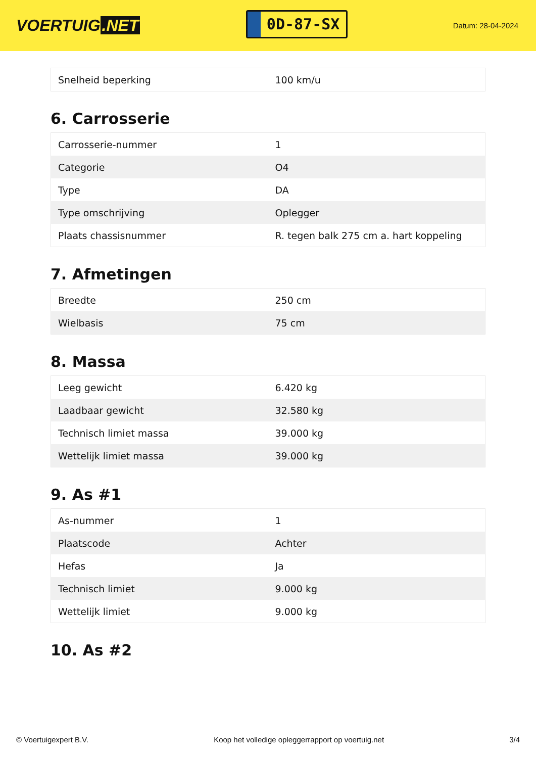VOERTUIG.NET
0D-87-SX
Datum: 28-04-2024
| Snelheid beperking | 100 km/u |
6. Carrosserie
| Carrosserie-nummer | 1 |
| Categorie | O4 |
| Type | DA |
| Type omschrijving | Oplegger |
| Plaats chassisnummer | R. tegen balk 275 cm a. hart koppeling |
7. Afmetingen
| Breedte | 250 cm |
| Wielbasis | 75 cm |
8. Massa
| Leeg gewicht | 6.420 kg |
| Laadbaar gewicht | 32.580 kg |
| Technisch limiet massa | 39.000 kg |
| Wettelijk limiet massa | 39.000 kg |
9. As #1
| As-nummer | 1 |
| Plaatscode | Achter |
| Hefas | Ja |
| Technisch limiet | 9.000 kg |
| Wettelijk limiet | 9.000 kg |
10. As #2
© Voertuigexpert B.V. Koop het volledige opleggerrapport op voertuig.net 3/4